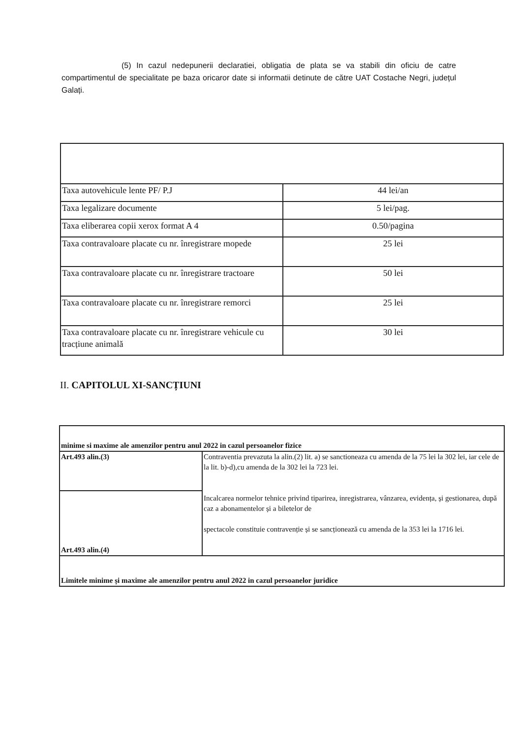(5) In cazul nedepunerii declaratiei, obligatia de plata se va stabili din oficiu de catre compartimentul de specialitate pe baza oricaror date si informatii detinute de către UAT Costache Negri, județul Galați.
| Taxa autovehicule lente PF/ P.J | 44 lei/an |
| Taxa legalizare documente | 5 lei/pag. |
| Taxa eliberarea copii xerox format A 4 | 0.50/pagina |
| Taxa contravaloare placate cu nr. înregistrare mopede | 25 lei |
| Taxa contravaloare placate cu nr. înregistrare tractoare | 50 lei |
| Taxa contravaloare placate cu nr. înregistrare remorci | 25 lei |
| Taxa contravaloare placate cu nr. înregistrare vehicule cu tracțiune animală | 30 lei |
II. CAPITOLUL XI-SANCȚIUNI
| minime si maxime ale amenzilor pentru anul 2022 in cazul persoanelor fizice | |
| Art.493 alin.(3) | Contraventia prevazuta la alin.(2) lit. a) se sanctioneaza cu amenda de la 75 lei la 302 lei, iar cele de la lit. b)-d),cu amenda de la 302 lei la 723 lei. Incalcarea normelor tehnice privind tiparirea, inregistrarea, vânzarea, evidența, și gestionarea, după caz a abonamentelor și a biletelor de spectacole constituie contravenție și se sancționează cu amenda de la 353 lei la 1716 lei. |
| Art.493 alin.(4) | |
| Limitele minime și maxime ale amenzilor pentru anul 2022 in cazul persoanelor juridice | |